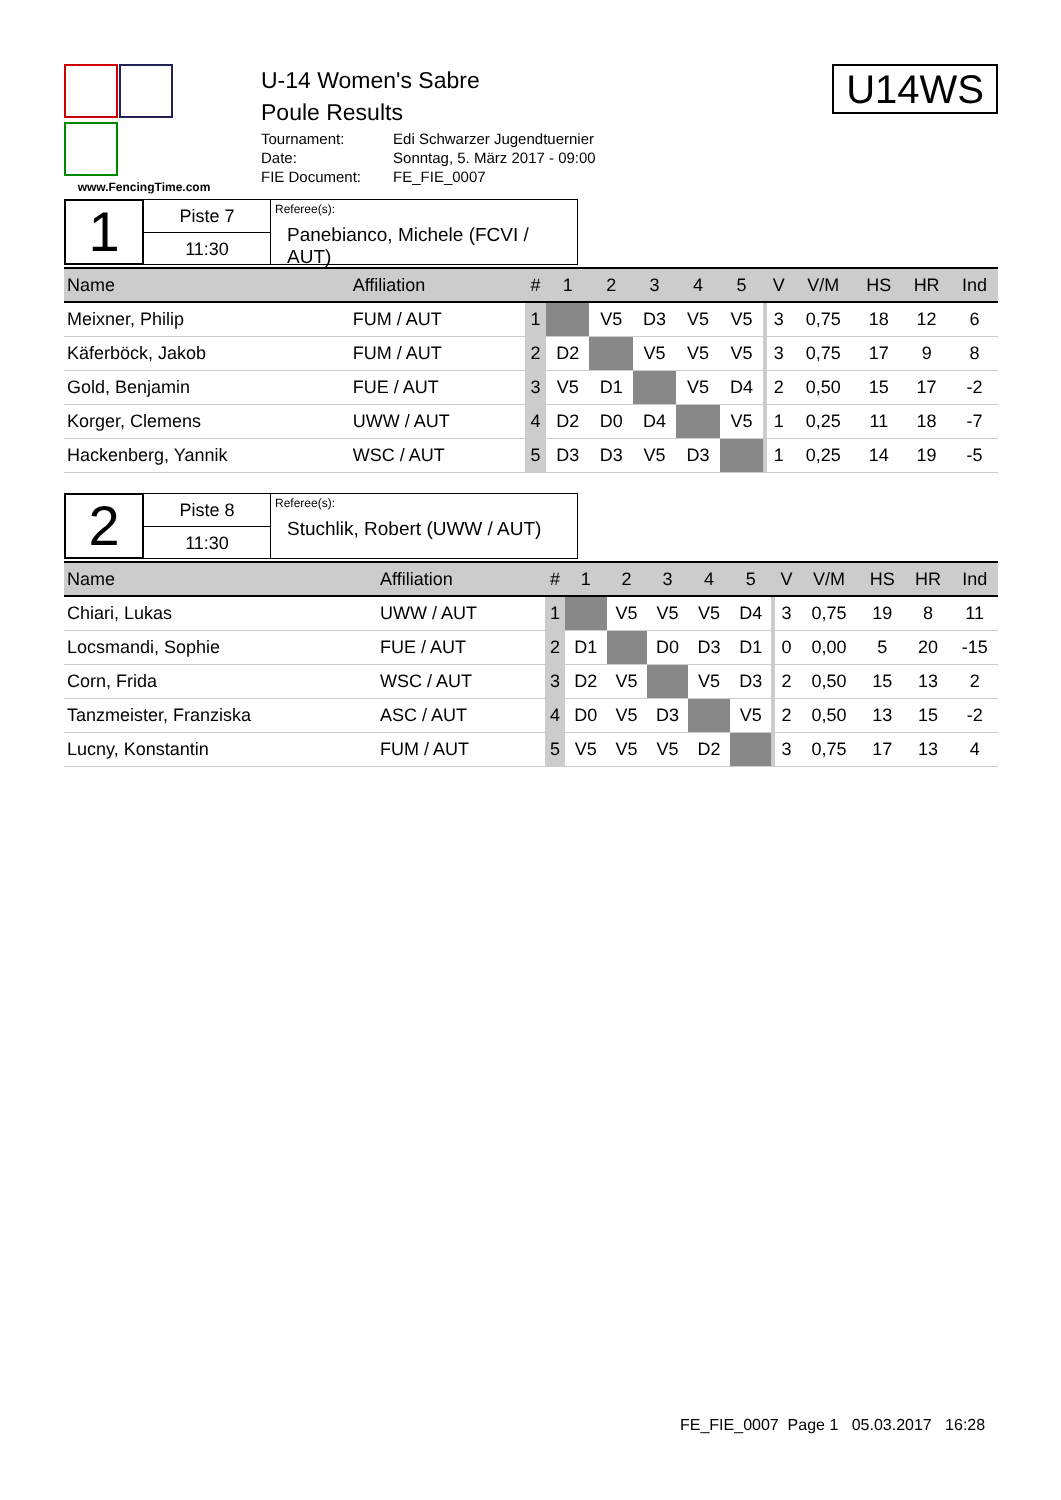www.FencingTime.com
U-14 Women's Sabre
Poule Results
| Tournament: | Edi Schwarzer Jugendtuernier |
| Date: | Sonntag, 5. März 2017 - 09:00 |
| FIE Document: | FE_FIE_0007 |
U14WS
1
Piste 7
11:30
Referee(s):
Panebianco, Michele (FCVI / AUT)
| Name | Affiliation | # | 1 | 2 | 3 | 4 | 5 | | V | V/M | HS | HR | Ind |
| --- | --- | --- | --- | --- | --- | --- | --- | --- | --- | --- | --- | --- | --- |
| Meixner, Philip | FUM / AUT | 1 | | V5 | D3 | V5 | V5 | | 3 | 0,75 | 18 | 12 | 6 |
| Käferböck, Jakob | FUM / AUT | 2 | D2 | | V5 | V5 | V5 | | 3 | 0,75 | 17 | 9 | 8 |
| Gold, Benjamin | FUE / AUT | 3 | V5 | D1 | | V5 | D4 | | 2 | 0,50 | 15 | 17 | -2 |
| Korger, Clemens | UWW / AUT | 4 | D2 | D0 | D4 | | V5 | | 1 | 0,25 | 11 | 18 | -7 |
| Hackenberg, Yannik | WSC / AUT | 5 | D3 | D3 | V5 | D3 | | | 1 | 0,25 | 14 | 19 | -5 |
2
Piste 8
11:30
Referee(s):
Stuchlik, Robert (UWW / AUT)
| Name | Affiliation | # | 1 | 2 | 3 | 4 | 5 | | V | V/M | HS | HR | Ind |
| --- | --- | --- | --- | --- | --- | --- | --- | --- | --- | --- | --- | --- | --- |
| Chiari, Lukas | UWW / AUT | 1 | | V5 | V5 | V5 | D4 | | 3 | 0,75 | 19 | 8 | 11 |
| Locsmandi, Sophie | FUE / AUT | 2 | D1 | | D0 | D3 | D1 | | 0 | 0,00 | 5 | 20 | -15 |
| Corn, Frida | WSC / AUT | 3 | D2 | V5 | | V5 | D3 | | 2 | 0,50 | 15 | 13 | 2 |
| Tanzmeister, Franziska | ASC / AUT | 4 | D0 | V5 | D3 | | V5 | | 2 | 0,50 | 13 | 15 | -2 |
| Lucny, Konstantin | FUM / AUT | 5 | V5 | V5 | V5 | D2 | | | 3 | 0,75 | 17 | 13 | 4 |
FE_FIE_0007 Page 1 05.03.2017 16:28